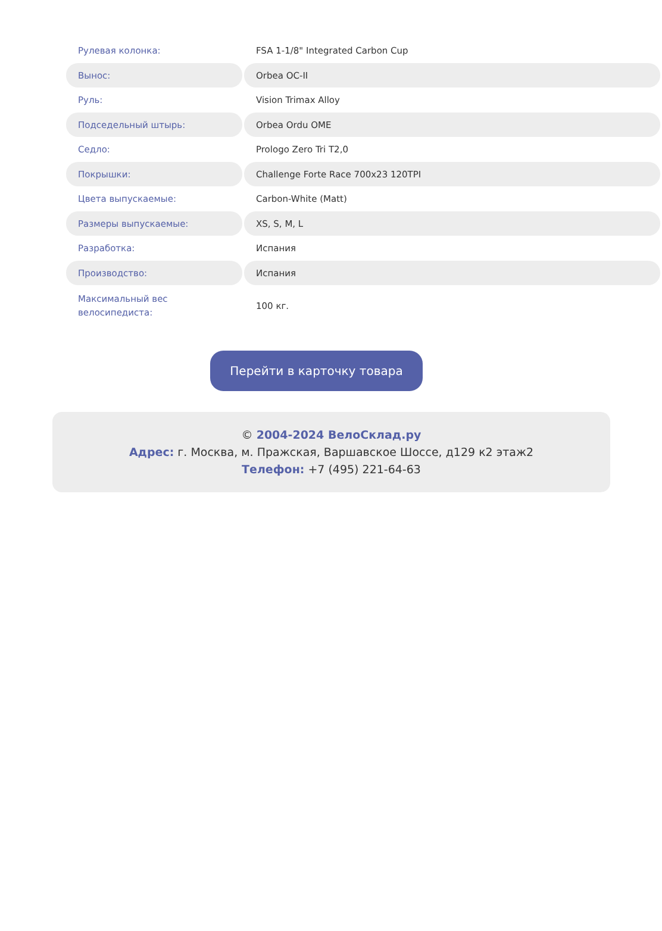| Рулевая колонка: | FSA 1-1/8" Integrated Carbon Cup |
| Вынос: | Orbea OC-II |
| Руль: | Vision Trimax Alloy |
| Подседельный штырь: | Orbea Ordu OME |
| Седло: | Prologo Zero Tri T2,0 |
| Покрышки: | Challenge Forte Race 700x23 120TPI |
| Цвета выпускаемые: | Carbon-White (Matt) |
| Размеры выпускаемые: | XS, S, M, L |
| Разработка: | Испания |
| Производство: | Испания |
| Максимальный вес велосипедиста: | 100 кг. |
Перейти в карточку товара
© 2004-2024 ВелоСклад.ру
Адрес: г. Москва, м. Пражская, Варшавское Шоссе, д129 к2 этаж2
Телефон: +7 (495) 221-64-63